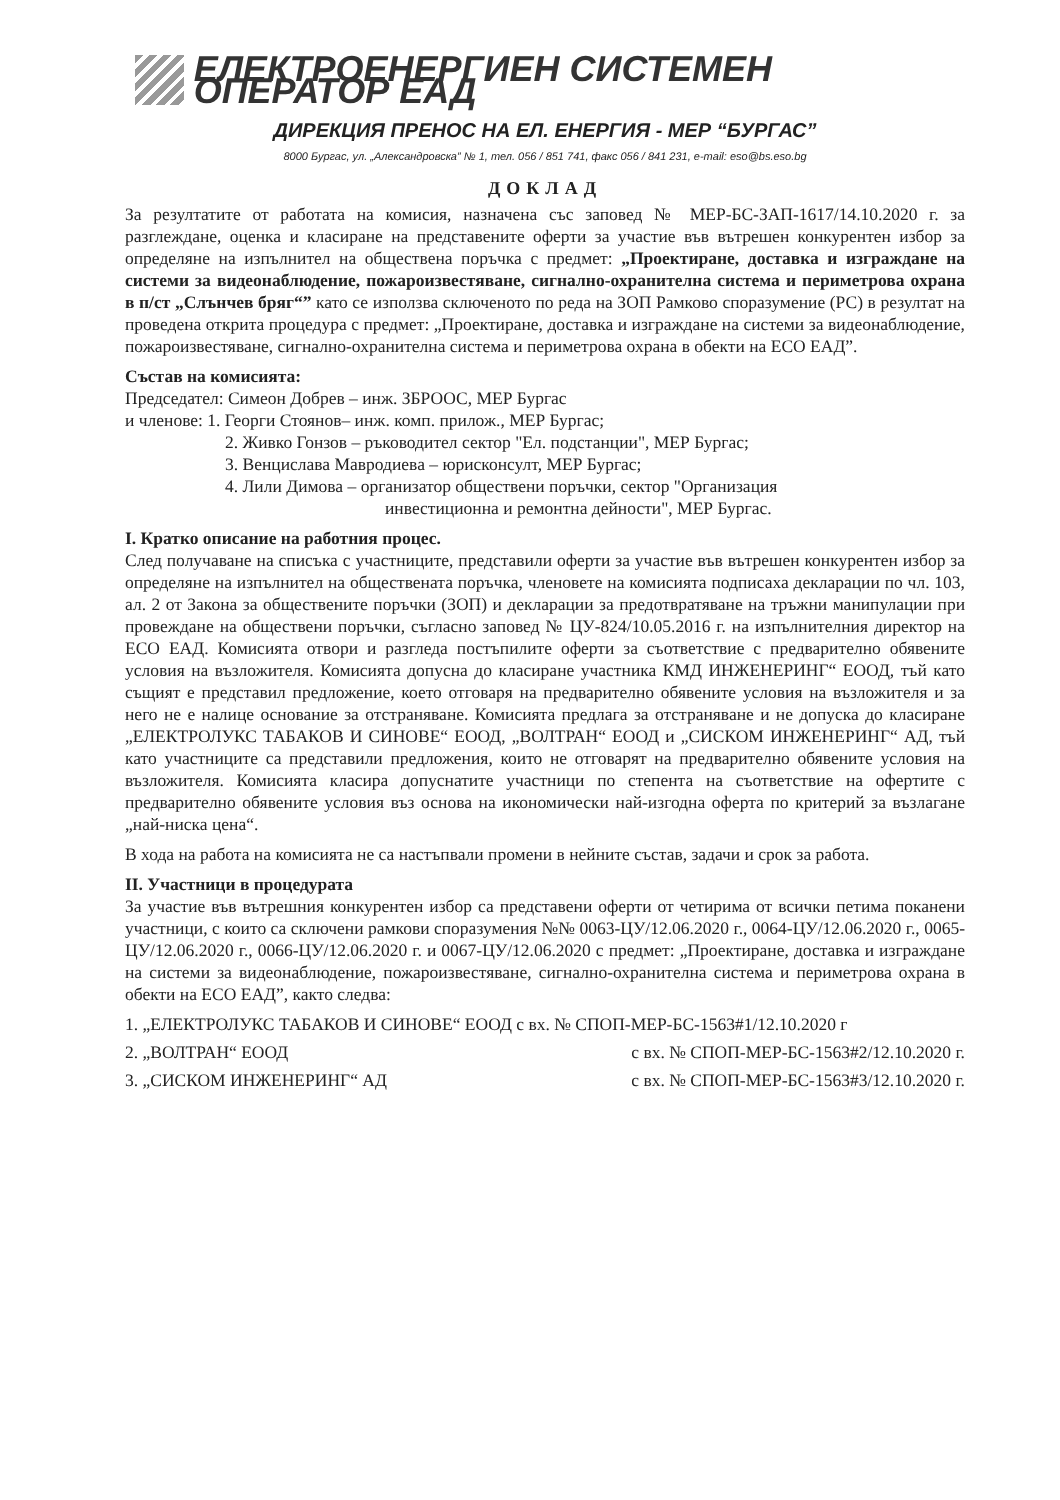ЕЛЕКТРОЕНЕРГИЕН СИСТЕМЕН ОПЕРАТОР ЕАД
ДИРЕКЦИЯ ПРЕНОС НА ЕЛ. ЕНЕРГИЯ - МЕР “БУРГАС”
8000 Бургас, ул. „Александровска” № 1, тел. 056 / 851 741, факс 056 / 841 231, e-mail: eso@bs.eso.bg
ДОКЛАД
За резултатите от работата на комисия, назначена със заповед № МЕР-БС-ЗАП-1617/14.10.2020 г. за разглеждане, оценка и класиране на представените оферти за участие във вътрешен конкурентен избор за определяне на изпълнител на обществена поръчка с предмет: „Проектиране, доставка и изграждане на системи за видеонаблюдение, пожароизвестяване, сигнално-охранителна система и периметрова охрана в п/ст „Слънчев бряг“” като се използва сключеното по реда на ЗОП Рамково споразумение (РС) в резултат на проведена открита процедура с предмет: „Проектиране, доставка и изграждане на системи за видеонаблюдение, пожароизвестяване, сигнално-охранителна система и периметрова охрана в обекти на ЕСО ЕАД”.
Състав на комисията:
Председател: Симеон Добрев – инж. ЗБРООС, МЕР Бургас
и членове: 1. Георги Стоянов– инж. комп. прилож., МЕР Бургас;
2. Живко Гонзов – ръководител сектор "Ел. подстанции", МЕР Бургас;
3. Венцислава Мавродиева – юрисконсулт, МЕР Бургас;
4. Лили Димова – организатор обществени поръчки, сектор "Организация
инвестиционна и ремонтна дейности", МЕР Бургас.
I. Кратко описание на работния процес.
След получаване на списъка с участниците, представили оферти за участие във вътрешен конкурентен избор за определяне на изпълнител на обществената поръчка, членовете на комисията подписаха декларации по чл. 103, ал. 2 от Закона за обществените поръчки (ЗОП) и декларации за предотвратяване на тръжни манипулации при провеждане на обществени поръчки, съгласно заповед № ЦУ-824/10.05.2016 г. на изпълнителния директор на ЕСО ЕАД. Комисията отвори и разгледа постъпилите оферти за съответствие с предварително обявените условия на възложителя. Комисията допусна до класиране участника КМД ИНЖЕНЕРИНГ“ ЕООД, тъй като същият е представил предложение, което отговаря на предварително обявените условия на възложителя и за него не е налице основание за отстраняване. Комисията предлага за отстраняване и не допуска до класиране „ЕЛЕКТРОЛУКС ТАБАКОВ И СИНОВЕ“ ЕООД, „ВОЛТРАН“ ЕООД и „СИСКОМ ИНЖЕНЕРИНГ“ АД, тъй като участниците са представили предложения, които не отговарят на предварително обявените условия на възложителя. Комисията класира допуснатите участници по степента на съответствие на офертите с предварително обявените условия въз основа на икономически най-изгодна оферта по критерий за възлагане „най-ниска цена“.
В хода на работа на комисията не са настъпвали промени в нейните състав, задачи и срок за работа.
II. Участници в процедурата
За участие във вътрешния конкурентен избор са представени оферти от четирима от всички петима поканени участници, с които са сключени рамкови споразумения №№ 0063-ЦУ/12.06.2020 г., 0064-ЦУ/12.06.2020 г., 0065-ЦУ/12.06.2020 г., 0066-ЦУ/12.06.2020 г. и 0067-ЦУ/12.06.2020 с предмет: „Проектиране, доставка и изграждане на системи за видеонаблюдение, пожароизвестяване, сигнално-охранителна система и периметрова охрана в обекти на ЕСО ЕАД”, както следва:
1. „ЕЛЕКТРОЛУКС ТАБАКОВ И СИНОВЕ“ ЕООД с вх. № СПОП-МЕР-БС-1563#1/12.10.2020 г
2. „ВОЛТРАН“ ЕООД с вх. № СПОП-МЕР-БС-1563#2/12.10.2020 г.
3. „СИСКОМ ИНЖЕНЕРИНГ“ АД с вх. № СПОП-МЕР-БС-1563#3/12.10.2020 г.